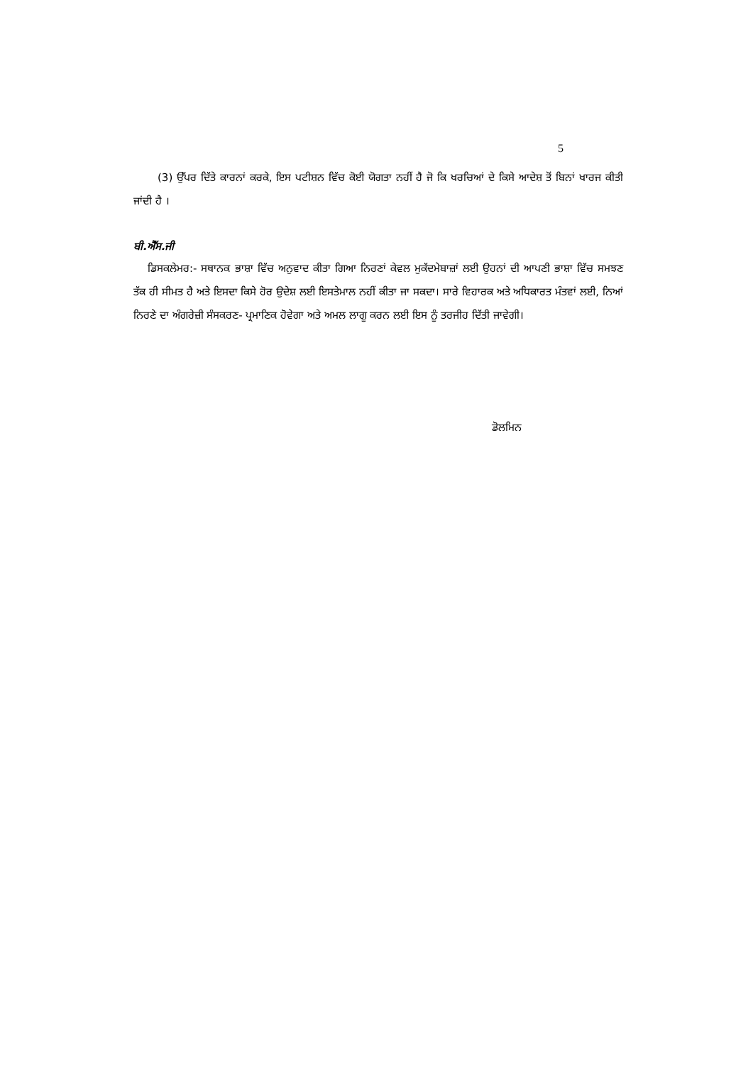5
(3) ਉੱਪਰ ਦਿੱਤੇ ਕਾਰਨਾਂ ਕਰਕੇ, ਇਸ ਪਟੀਸ਼ਨ ਵਿੱਚ ਕੋਈ ਯੋਗਤਾ ਨਹੀਂ ਹੈ ਜੋ ਕਿ ਖਰਚਿਆਂ ਦੇ ਕਿਸੇ ਆਦੇਸ਼ ਤੋਂ ਬਿਨਾਂ ਖਾਰਜ ਕੀਤੀ ਜਾਂਦੀ ਹੈ ।
ਬੀ.ਐੱਸ.ਜੀ
ਡਿਸਕਲੇਮਰ:- ਸਥਾਨਕ ਭਾਸ਼ਾ ਵਿੱਚ ਅਨੁਵਾਦ ਕੀਤਾ ਗਿਆ ਨਿਰਣਾਂ ਕੇਵਲ ਮੁਕੱਦਮੇਬਾਜ਼ਾਂ ਲਈ ਉਹਨਾਂ ਦੀ ਆਪਣੀ ਭਾਸ਼ਾ ਵਿੱਚ ਸਮਝਣ ਤੱਕ ਹੀ ਸੀਮਤ ਹੈ ਅਤੇ ਇਸਦਾ ਕਿਸੇ ਹੋਰ ਉਦੇਸ਼ ਲਈ ਇਸਤੇਮਾਲ ਨਹੀਂ ਕੀਤਾ ਜਾ ਸਕਦਾ। ਸਾਰੇ ਵਿਹਾਰਕ ਅਤੇ ਅਧਿਕਾਰਤ ਮੰਤਵਾਂ ਲਈ, ਨਿਆਂ ਨਿਰਣੇ ਦਾ ਅੰਗਰੇਜ਼ੀ ਸੰਸਕਰਣ- ਪ੍ਰਮਾਣਿਕ ਹੋਵੇਗਾ ਅਤੇ ਅਮਲ ਲਾਗੂ ਕਰਨ ਲਈ ਇਸ ਨੂੰ ਤਰਜੀਹ ਦਿੱਤੀ ਜਾਵੇਗੀ।
ਡੋਲਮਿਨ